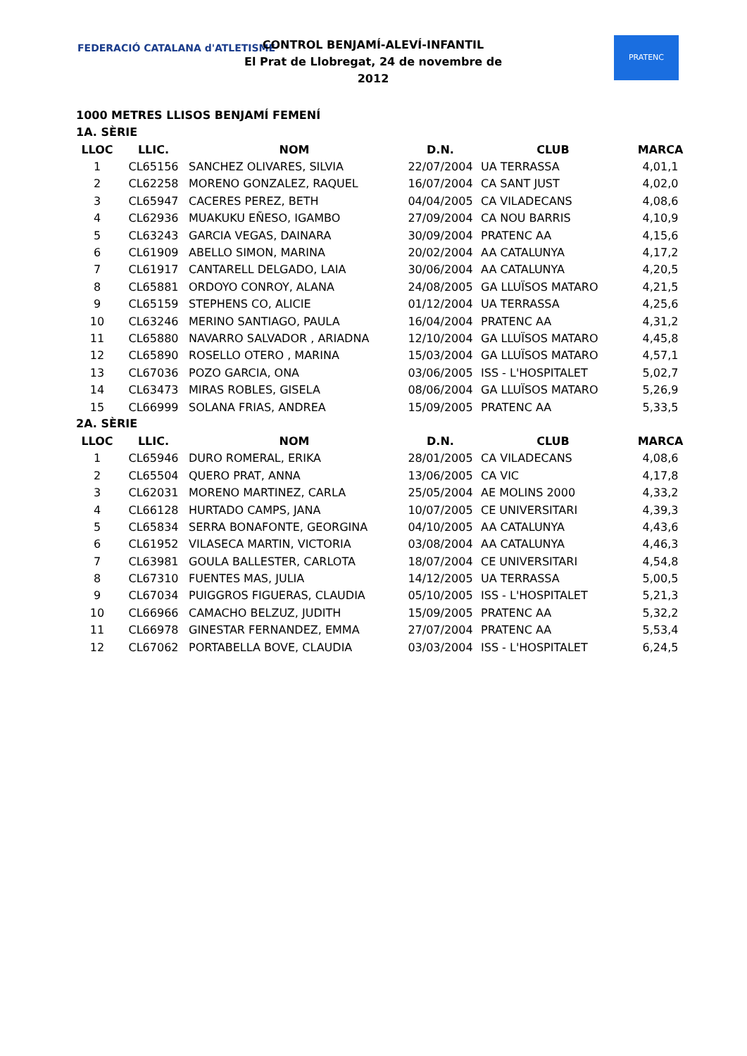FEDERACIÓ CATALANA d'ATLETISME
CONTROL BENJAMÍ-ALEVÍ-INFANTIL
El Prat de Llobregat, 24 de novembre de 2012
PRATENC
1000 METRES LLISOS BENJAMÍ FEMENÍ
1A. SÈRIE
| LLOC | LLIC. | NOM | D.N. | CLUB | MARCA |
| --- | --- | --- | --- | --- | --- |
| 1 | CL65156 | SANCHEZ OLIVARES, SILVIA | 22/07/2004 | UA TERRASSA | 4,01,1 |
| 2 | CL62258 | MORENO GONZALEZ, RAQUEL | 16/07/2004 | CA SANT JUST | 4,02,0 |
| 3 | CL65947 | CACERES PEREZ, BETH | 04/04/2005 | CA VILADECANS | 4,08,6 |
| 4 | CL62936 | MUAKUKU EÑESO, IGAMBO | 27/09/2004 | CA NOU BARRIS | 4,10,9 |
| 5 | CL63243 | GARCIA VEGAS, DAINARA | 30/09/2004 | PRATENC AA | 4,15,6 |
| 6 | CL61909 | ABELLO SIMON, MARINA | 20/02/2004 | AA CATALUNYA | 4,17,2 |
| 7 | CL61917 | CANTARELL DELGADO, LAIA | 30/06/2004 | AA CATALUNYA | 4,20,5 |
| 8 | CL65881 | ORDOYO CONROY, ALANA | 24/08/2005 | GA LLUÏSOS MATARO | 4,21,5 |
| 9 | CL65159 | STEPHENS CO, ALICIE | 01/12/2004 | UA TERRASSA | 4,25,6 |
| 10 | CL63246 | MERINO SANTIAGO, PAULA | 16/04/2004 | PRATENC AA | 4,31,2 |
| 11 | CL65880 | NAVARRO SALVADOR , ARIADNA | 12/10/2004 | GA LLUÏSOS MATARO | 4,45,8 |
| 12 | CL65890 | ROSELLO OTERO , MARINA | 15/03/2004 | GA LLUÏSOS MATARO | 4,57,1 |
| 13 | CL67036 | POZO GARCIA, ONA | 03/06/2005 | ISS - L'HOSPITALET | 5,02,7 |
| 14 | CL63473 | MIRAS ROBLES, GISELA | 08/06/2004 | GA LLUÏSOS MATARO | 5,26,9 |
| 15 | CL66999 | SOLANA FRIAS, ANDREA | 15/09/2005 | PRATENC AA | 5,33,5 |
2A. SÈRIE
| LLOC | LLIC. | NOM | D.N. | CLUB | MARCA |
| --- | --- | --- | --- | --- | --- |
| 1 | CL65946 | DURO ROMERAL, ERIKA | 28/01/2005 | CA VILADECANS | 4,08,6 |
| 2 | CL65504 | QUERO PRAT, ANNA | 13/06/2005 | CA VIC | 4,17,8 |
| 3 | CL62031 | MORENO MARTINEZ, CARLA | 25/05/2004 | AE MOLINS 2000 | 4,33,2 |
| 4 | CL66128 | HURTADO CAMPS, JANA | 10/07/2005 | CE UNIVERSITARI | 4,39,3 |
| 5 | CL65834 | SERRA BONAFONTE, GEORGINA | 04/10/2005 | AA CATALUNYA | 4,43,6 |
| 6 | CL61952 | VILASECA MARTIN, VICTORIA | 03/08/2004 | AA CATALUNYA | 4,46,3 |
| 7 | CL63981 | GOULA BALLESTER, CARLOTA | 18/07/2004 | CE UNIVERSITARI | 4,54,8 |
| 8 | CL67310 | FUENTES MAS, JULIA | 14/12/2005 | UA TERRASSA | 5,00,5 |
| 9 | CL67034 | PUIGGROS FIGUERAS, CLAUDIA | 05/10/2005 | ISS - L'HOSPITALET | 5,21,3 |
| 10 | CL66966 | CAMACHO BELZUZ, JUDITH | 15/09/2005 | PRATENC AA | 5,32,2 |
| 11 | CL66978 | GINESTAR FERNANDEZ, EMMA | 27/07/2004 | PRATENC AA | 5,53,4 |
| 12 | CL67062 | PORTABELLA BOVE, CLAUDIA | 03/03/2004 | ISS - L'HOSPITALET | 6,24,5 |